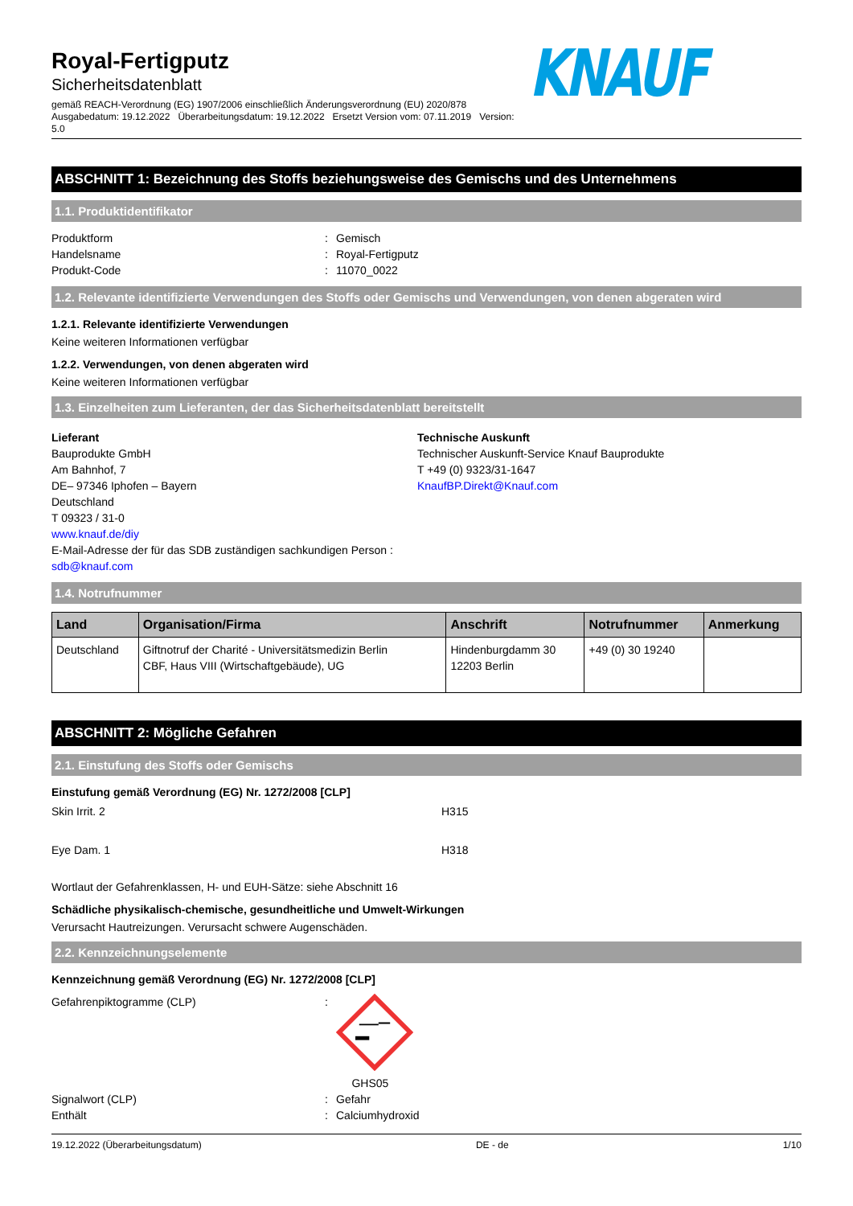Royal-Fertigputz
Sicherheitsdatenblatt
gemäß REACH-Verordnung (EG) 1907/2006 einschließlich Änderungsverordnung (EU) 2020/878
Ausgabedatum: 19.12.2022 Überarbeitungsdatum: 19.12.2022 Ersetzt Version vom: 07.11.2019 Version: 5.0
KNAUF
ABSCHNITT 1: Bezeichnung des Stoffs beziehungsweise des Gemischs und des Unternehmens
1.1. Produktidentifikator
Produktform: Gemisch Handelsname: Royal-Fertigputz Produkt-Code: 11070_0022
1.2. Relevante identifizierte Verwendungen des Stoffs oder Gemischs und Verwendungen, von denen abgeraten wird
1.2.1. Relevante identifizierte Verwendungen
Keine weiteren Informationen verfügbar
1.2.2. Verwendungen, von denen abgeraten wird
Keine weiteren Informationen verfügbar
1.3. Einzelheiten zum Lieferanten, der das Sicherheitsdatenblatt bereitstellt
Lieferant
Bauprodukte GmbH
Am Bahnhof, 7
DE– 97346 Iphofen – Bayern
Deutschland
T 09323 / 31-0
www.knauf.de/diy
E-Mail-Adresse der für das SDB zuständigen sachkundigen Person :
sdb@knauf.com
Technische Auskunft
Technischer Auskunft-Service Knauf Bauprodukte
T +49 (0) 9323/31-1647
KnaufBP.Direkt@Knauf.com
1.4. Notrufnummer
| Land | Organisation/Firma | Anschrift | Notrufnummer | Anmerkung |
| --- | --- | --- | --- | --- |
| Deutschland | Giftnotruf der Charité - Universitätsmedizin Berlin CBF, Haus VIII (Wirtschaftgebäude), UG | Hindenburgdamm 30 12203 Berlin | +49 (0) 30 19240 | |
ABSCHNITT 2: Mögliche Gefahren
2.1. Einstufung des Stoffs oder Gemischs
Einstufung gemäß Verordnung (EG) Nr. 1272/2008 [CLP]
Skin Irrit. 2 H315
Eye Dam. 1 H318
Wortlaut der Gefahrenklassen, H- und EUH-Sätze: siehe Abschnitt 16
Schädliche physikalisch-chemische, gesundheitliche und Umwelt-Wirkungen
Verursacht Hautreizungen. Verursacht schwere Augenschäden.
2.2. Kennzeichnungselemente
Kennzeichnung gemäß Verordnung (EG) Nr. 1272/2008 [CLP]
Gefahrenpiktogramme (CLP):
GHS05 Signalwort (CLP): Gefahr Enthält: Calciumhydroxid
19.12.2022 (Überarbeitungsdatum) DE - de 1/10